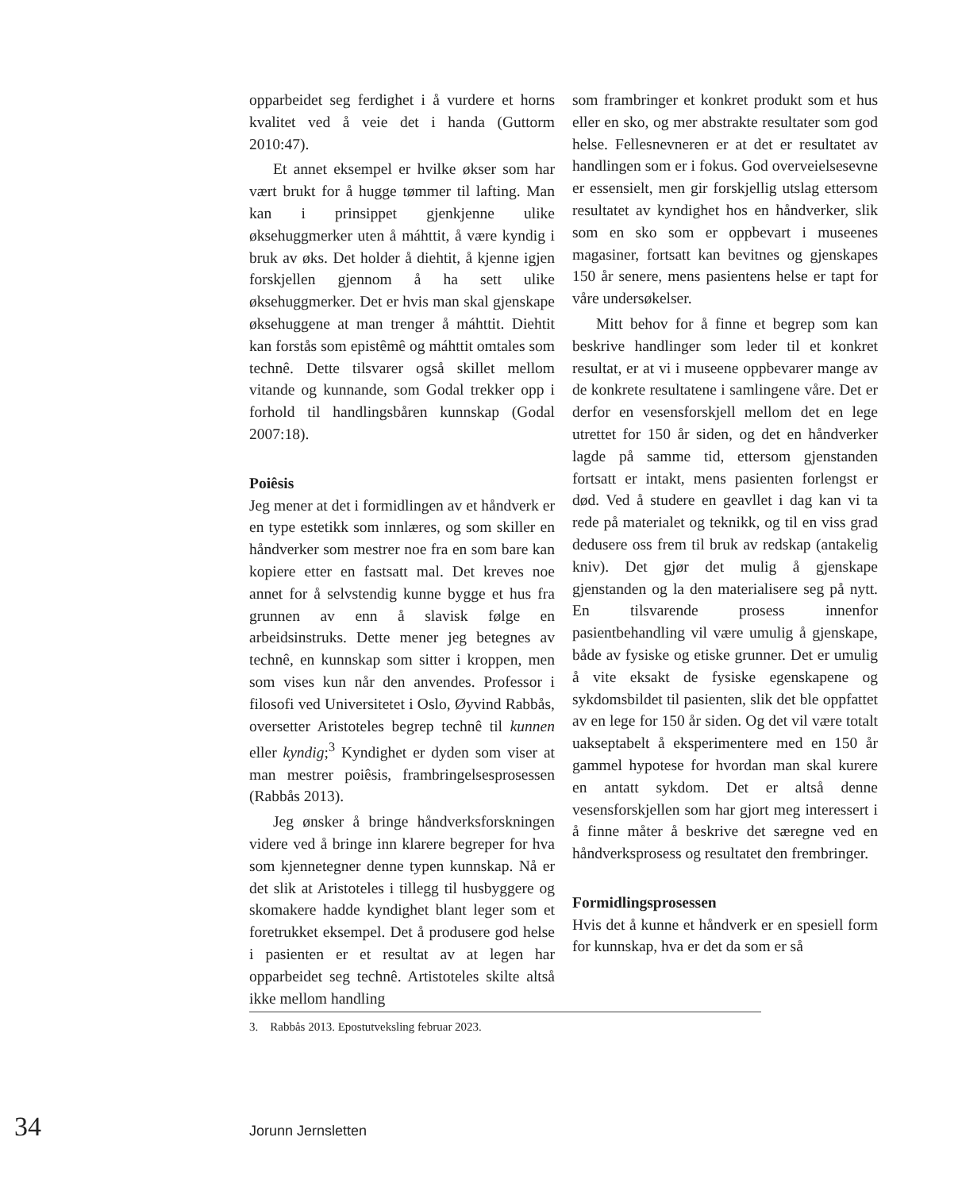opparbeidet seg ferdighet i å vurdere et horns kvalitet ved å veie det i handa (Guttorm 2010:47).
Et annet eksempel er hvilke økser som har vært brukt for å hugge tømmer til laf­ting. Man kan i prinsippet gjenkjenne ulike øksehuggmerker uten å máhttit, å være kyndig i bruk av øks. Det holder å diehtit, å kjenne igjen forskjellen gjennom å ha sett ulike øksehuggmerker. Det er hvis man skal gjenskape øksehuggene at man trenger å máhttit. Diehtit kan forstås som epistêmê og máhttit omtales som technê. Dette til­svarer også skillet mellom vitande og kun­nande, som Godal trekker opp i forhold til handlingsbåren kunnskap (Godal 2007:18).
Poiêsis
Jeg mener at det i formidlingen av et hånd­verk er en type estetikk som innlæres, og som skiller en håndverker som mestrer noe fra en som bare kan kopiere etter en fastsatt mal. Det kreves noe annet for å selvstendig kunne bygge et hus fra grunnen av enn å sla­visk følge en arbeidsinstruks. Dette mener jeg betegnes av technê, en kunnskap som sitter i kroppen, men som vises kun når den anvendes. Professor i filosofi ved Universi­tetet i Oslo, Øyvind Rabbås, oversetter Aristoteles begrep technê til kunnen eller kyndig;<sup>3</sup> Kyndighet er dyden som viser at man mestrer poiêsis, frambringelsespro­sessen (Rabbås 2013).
Jeg ønsker å bringe håndverksforskningen videre ved å bringe inn klarere begreper for hva som kjennetegner denne typen kunn­skap. Nå er det slik at Aristoteles i tillegg til husbyggere og skomakere hadde kyndighet blant leger som et foretrukket eksempel. Det å produsere god helse i pasienten er et resultat av at legen har opparbeidet seg technê. Artistoteles skilte altså ikke mellom handling
som frambringer et konkret produkt som et hus eller en sko, og mer abstrakte resultater som god helse. Fellesnevneren er at det er resultatet av handlingen som er i fokus. God overveielsesevne er essensielt, men gir for­skjellig utslag ettersom resultatet av kyn­dighet hos en håndverker, slik som en sko som er oppbevart i museenes magasiner, fort­satt kan bevitnes og gjenskapes 150 år senere, mens pasientens helse er tapt for våre under­søkelser.
Mitt behov for å finne et begrep som kan beskrive handlinger som leder til et konkret resultat, er at vi i museene oppbevarer mange av de konkrete resultatene i samlin­gene våre. Det er derfor en vesensforskjell mellom det en lege utrettet for 150 år siden, og det en håndverker lagde på samme tid, ettersom gjenstanden fortsatt er intakt, mens pasienten forlengst er død. Ved å stu­dere en geavllet i dag kan vi ta rede på mate­rialet og teknikk, og til en viss grad dedusere oss frem til bruk av redskap (antakelig kniv). Det gjør det mulig å gjenskape gjenstanden og la den materialisere seg på nytt. En tilsva­rende prosess innenfor pasientbehandling vil være umulig å gjenskape, både av fysiske og etiske grunner. Det er umulig å vite eksakt de fysiske egenskapene og sykdoms­bildet til pasienten, slik det ble oppfattet av en lege for 150 år siden. Og det vil være totalt uakseptabelt å eksperimentere med en 150 år gammel hypotese for hvordan man skal kurere en antatt sykdom. Det er altså denne vesensforskjellen som har gjort meg interessert i å finne måter å beskrive det særegne ved en håndverksprosess og resul­tatet den frembringer.
Formidlingsprosessen
Hvis det å kunne et håndverk er en spesiell form for kunnskap, hva er det da som er så
3. Rabbås 2013. Epostutveksling februar 2023.
34 Jorunn Jernsletten